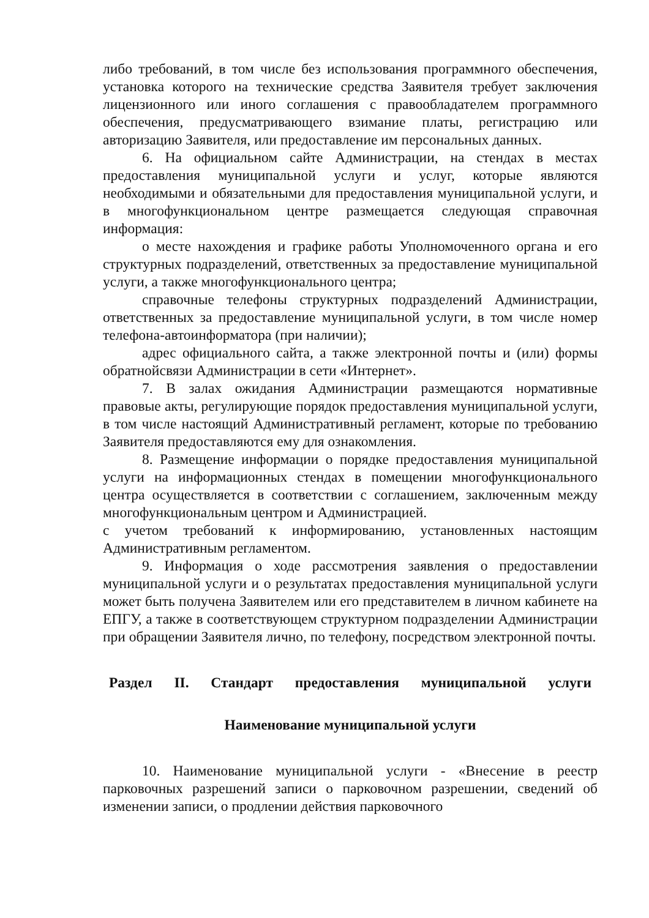либо требований, в том числе без использования программного обеспечения, установка которого на технические средства Заявителя требует заключения лицензионного или иного соглашения с правообладателем программного обеспечения, предусматривающего взимание платы, регистрацию или авторизацию Заявителя, или предоставление им персональных данных.
6. На официальном сайте Администрации, на стендах в местах предоставления муниципальной услуги и услуг, которые являются необходимыми и обязательными для предоставления муниципальной услуги, и в многофункциональном центре размещается следующая справочная информация:
о месте нахождения и графике работы Уполномоченного органа и его структурных подразделений, ответственных за предоставление муниципальной услуги, а также многофункционального центра;
справочные телефоны структурных подразделений Администрации, ответственных за предоставление муниципальной услуги, в том числе номер телефона-автоинформатора (при наличии);
адрес официального сайта, а также электронной почты и (или) формы обратнойсвязи Администрации в сети «Интернет».
7. В залах ожидания Администрации размещаются нормативные правовые акты, регулирующие порядок предоставления муниципальной услуги, в том числе настоящий Административный регламент, которые по требованию Заявителя предоставляются ему для ознакомления.
8. Размещение информации о порядке предоставления муниципальной услуги на информационных стендах в помещении многофункционального центра осуществляется в соответствии с соглашением, заключенным между многофункциональным центром и Администрацией.
с учетом требований к информированию, установленных настоящим Административным регламентом.
9. Информация о ходе рассмотрения заявления о предоставлении муниципальной услуги и о результатах предоставления муниципальной услуги может быть получена Заявителем или его представителем в личном кабинете на ЕПГУ, а также в соответствующем структурном подразделении Администрации при обращении Заявителя лично, по телефону, посредством электронной почты.
Раздел II. Стандарт предоставления муниципальной услуги
Наименование муниципальной услуги
10. Наименование муниципальной услуги - «Внесение в реестр парковочных разрешений записи о парковочном разрешении, сведений об изменении записи, о продлении действия парковочного